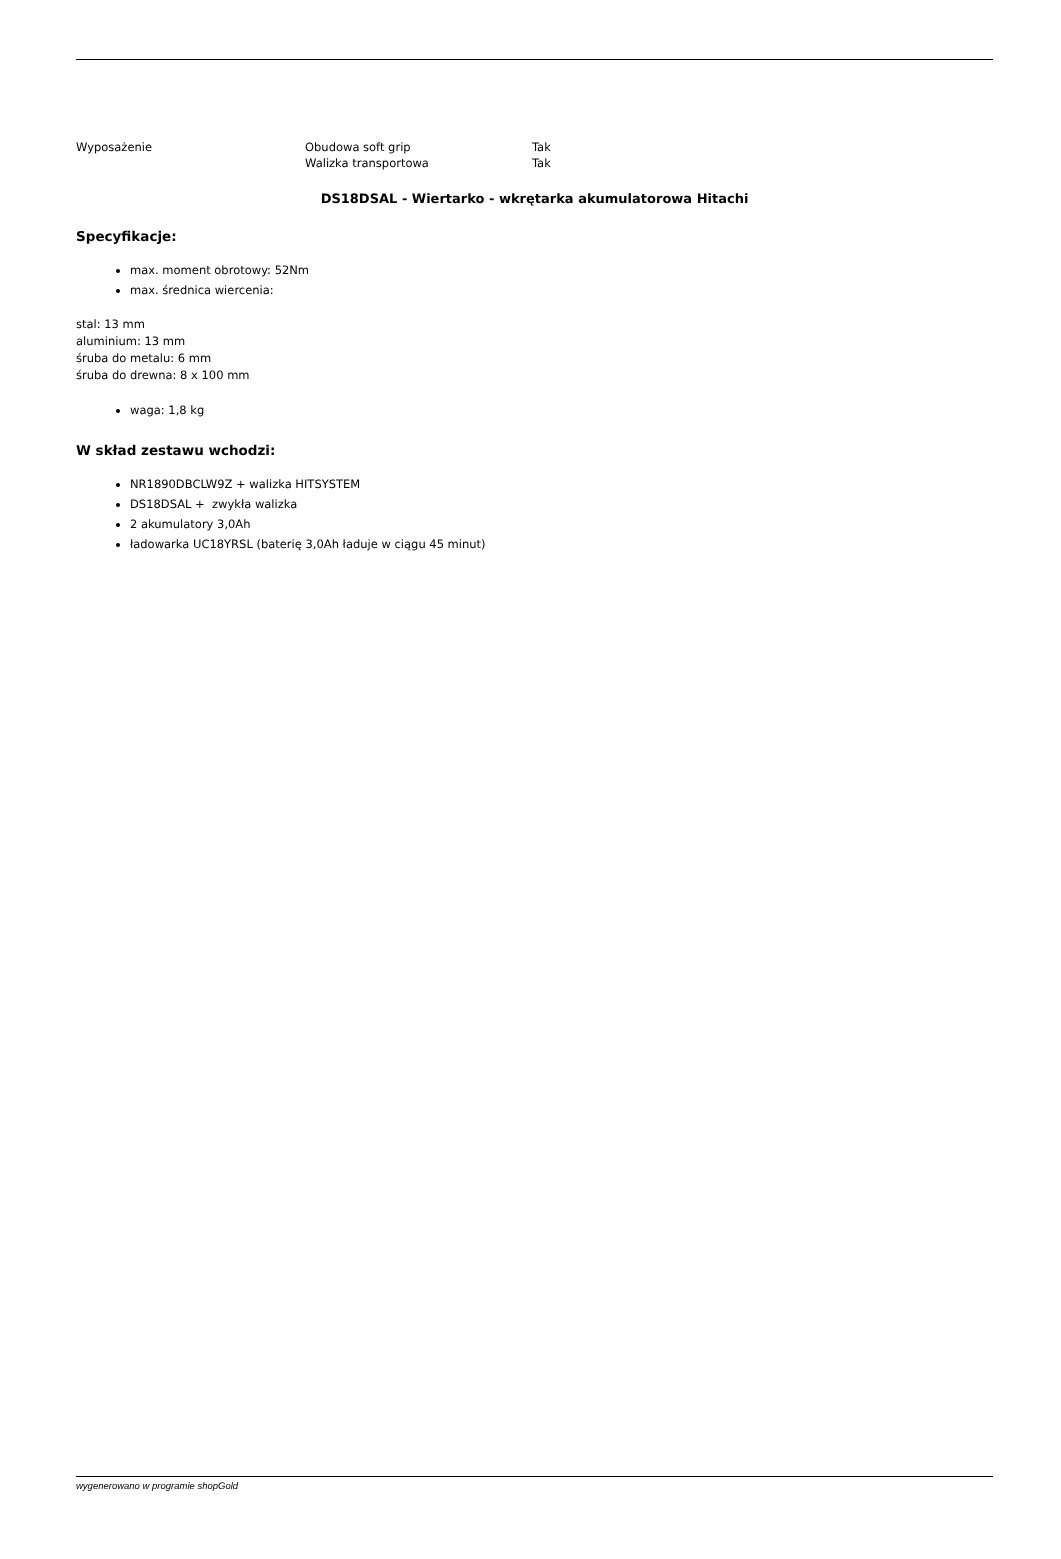| Wyposażenie | Obudowa soft grip | Tak |
| | Walizka transportowa | Tak |
DS18DSAL - Wiertarko - wkrętarka akumulatorowa Hitachi
Specyfikacje:
max. moment obrotowy: 52Nm
max. średnica wiercenia:
stal: 13 mm
aluminium: 13 mm
śruba do metalu: 6 mm
śruba do drewna: 8 x 100 mm
waga: 1,8 kg
W skład zestawu wchodzi:
NR1890DBCLW9Z + walizka HITSYSTEM
DS18DSAL + zwykła walizka
2 akumulatory 3,0Ah
ładowarka UC18YRSL (baterię 3,0Ah ładuje w ciągu 45 minut)
wygenerowano w programie shopGold